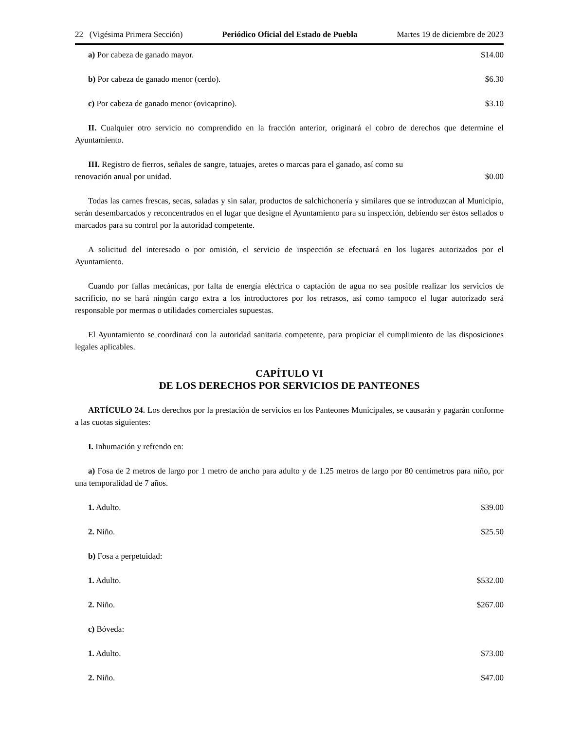22 (Vigésima Primera Sección) Periódico Oficial del Estado de Puebla Martes 19 de diciembre de 2023
a) Por cabeza de ganado mayor. $14.00
b) Por cabeza de ganado menor (cerdo). $6.30
c) Por cabeza de ganado menor (ovicaprino). $3.10
II. Cualquier otro servicio no comprendido en la fracción anterior, originará el cobro de derechos que determine el Ayuntamiento.
III. Registro de fierros, señales de sangre, tatuajes, aretes o marcas para el ganado, así como su
renovación anual por unidad. $0.00
Todas las carnes frescas, secas, saladas y sin salar, productos de salchichonería y similares que se introduzcan al Municipio, serán desembarcados y reconcentrados en el lugar que designe el Ayuntamiento para su inspección, debiendo ser éstos sellados o marcados para su control por la autoridad competente.
A solicitud del interesado o por omisión, el servicio de inspección se efectuará en los lugares autorizados por el Ayuntamiento.
Cuando por fallas mecánicas, por falta de energía eléctrica o captación de agua no sea posible realizar los servicios de sacrificio, no se hará ningún cargo extra a los introductores por los retrasos, así como tampoco el lugar autorizado será responsable por mermas o utilidades comerciales supuestas.
El Ayuntamiento se coordinará con la autoridad sanitaria competente, para propiciar el cumplimiento de las disposiciones legales aplicables.
CAPÍTULO VI
DE LOS DERECHOS POR SERVICIOS DE PANTEONES
ARTÍCULO 24. Los derechos por la prestación de servicios en los Panteones Municipales, se causarán y pagarán conforme a las cuotas siguientes:
I. Inhumación y refrendo en:
a) Fosa de 2 metros de largo por 1 metro de ancho para adulto y de 1.25 metros de largo por 80 centímetros para niño, por una temporalidad de 7 años.
1. Adulto. $39.00
2. Niño. $25.50
b) Fosa a perpetuidad:
1. Adulto. $532.00
2. Niño. $267.00
c) Bóveda:
1. Adulto. $73.00
2. Niño. $47.00